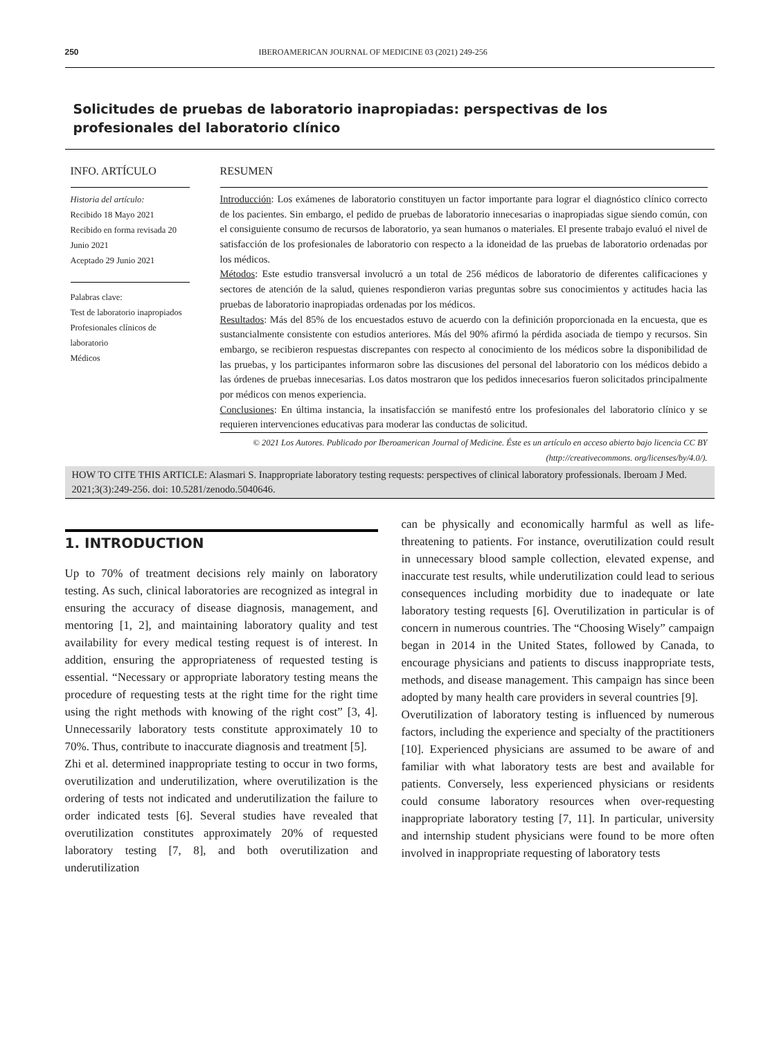250 IBEROAMERICAN JOURNAL OF MEDICINE 03 (2021) 249-256
Solicitudes de pruebas de laboratorio inapropiadas: perspectivas de los profesionales del laboratorio clínico
INFO. ARTÍCULO
Historia del artículo:
Recibido 18 Mayo 2021
Recibido en forma revisada 20 Junio 2021
Aceptado 29 Junio 2021
Palabras clave:
Test de laboratorio inapropiados
Profesionales clínicos de laboratorio
Médicos
RESUMEN
Introducción: Los exámenes de laboratorio constituyen un factor importante para lograr el diagnóstico clínico correcto de los pacientes. Sin embargo, el pedido de pruebas de laboratorio innecesarias o inapropiadas sigue siendo común, con el consiguiente consumo de recursos de laboratorio, ya sean humanos o materiales. El presente trabajo evaluó el nivel de satisfacción de los profesionales de laboratorio con respecto a la idoneidad de las pruebas de laboratorio ordenadas por los médicos.
Métodos: Este estudio transversal involucró a un total de 256 médicos de laboratorio de diferentes calificaciones y sectores de atención de la salud, quienes respondieron varias preguntas sobre sus conocimientos y actitudes hacia las pruebas de laboratorio inapropiadas ordenadas por los médicos.
Resultados: Más del 85% de los encuestados estuvo de acuerdo con la definición proporcionada en la encuesta, que es sustancialmente consistente con estudios anteriores. Más del 90% afirmó la pérdida asociada de tiempo y recursos. Sin embargo, se recibieron respuestas discrepantes con respecto al conocimiento de los médicos sobre la disponibilidad de las pruebas, y los participantes informaron sobre las discusiones del personal del laboratorio con los médicos debido a las órdenes de pruebas innecesarias. Los datos mostraron que los pedidos innecesarios fueron solicitados principalmente por médicos con menos experiencia.
Conclusiones: En última instancia, la insatisfacción se manifestó entre los profesionales del laboratorio clínico y se requieren intervenciones educativas para moderar las conductas de solicitud.
© 2021 Los Autores. Publicado por Iberoamerican Journal of Medicine. Éste es un artículo en acceso abierto bajo licencia CC BY (http://creativecommons. org/licenses/by/4.0/).
HOW TO CITE THIS ARTICLE: Alasmari S. Inappropriate laboratory testing requests: perspectives of clinical laboratory professionals. Iberoam J Med. 2021;3(3):249-256. doi: 10.5281/zenodo.5040646.
1. INTRODUCTION
Up to 70% of treatment decisions rely mainly on laboratory testing. As such, clinical laboratories are recognized as integral in ensuring the accuracy of disease diagnosis, management, and mentoring [1, 2], and maintaining laboratory quality and test availability for every medical testing request is of interest. In addition, ensuring the appropriateness of requested testing is essential. “Necessary or appropriate laboratory testing means the procedure of requesting tests at the right time for the right time using the right methods with knowing of the right cost” [3, 4]. Unnecessarily laboratory tests constitute approximately 10 to 70%. Thus, contribute to inaccurate diagnosis and treatment [5].
Zhi et al. determined inappropriate testing to occur in two forms, overutilization and underutilization, where overutilization is the ordering of tests not indicated and underutilization the failure to order indicated tests [6]. Several studies have revealed that overutilization constitutes approximately 20% of requested laboratory testing [7, 8], and both overutilization and underutilization
can be physically and economically harmful as well as life-threatening to patients. For instance, overutilization could result in unnecessary blood sample collection, elevated expense, and inaccurate test results, while underutilization could lead to serious consequences including morbidity due to inadequate or late laboratory testing requests [6]. Overutilization in particular is of concern in numerous countries. The “Choosing Wisely” campaign began in 2014 in the United States, followed by Canada, to encourage physicians and patients to discuss inappropriate tests, methods, and disease management. This campaign has since been adopted by many health care providers in several countries [9].
Overutilization of laboratory testing is influenced by numerous factors, including the experience and specialty of the practitioners [10]. Experienced physicians are assumed to be aware of and familiar with what laboratory tests are best and available for patients. Conversely, less experienced physicians or residents could consume laboratory resources when over-requesting inappropriate laboratory testing [7, 11]. In particular, university and internship student physicians were found to be more often involved in inappropriate requesting of laboratory tests